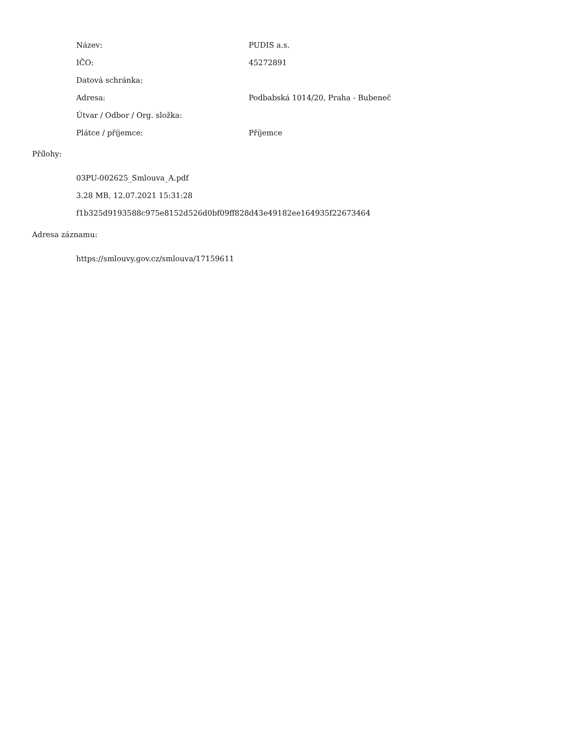| Název: | PUDIS a.s. |
| IČO: | 45272891 |
| Datová schránka: | |
| Adresa: | Podbabská 1014/20, Praha - Bubeneč |
| Útvar / Odbor / Org. složka: | |
| Plátce / příjemce: | Příjemce |
Přílohy:
03PU-002625_Smlouva_A.pdf
3.28 MB, 12.07.2021 15:31:28
f1b325d9193588c975e8152d526d0bf09ff828d43e49182ee164935f22673464
Adresa záznamu:
https://smlouvy.gov.cz/smlouva/17159611